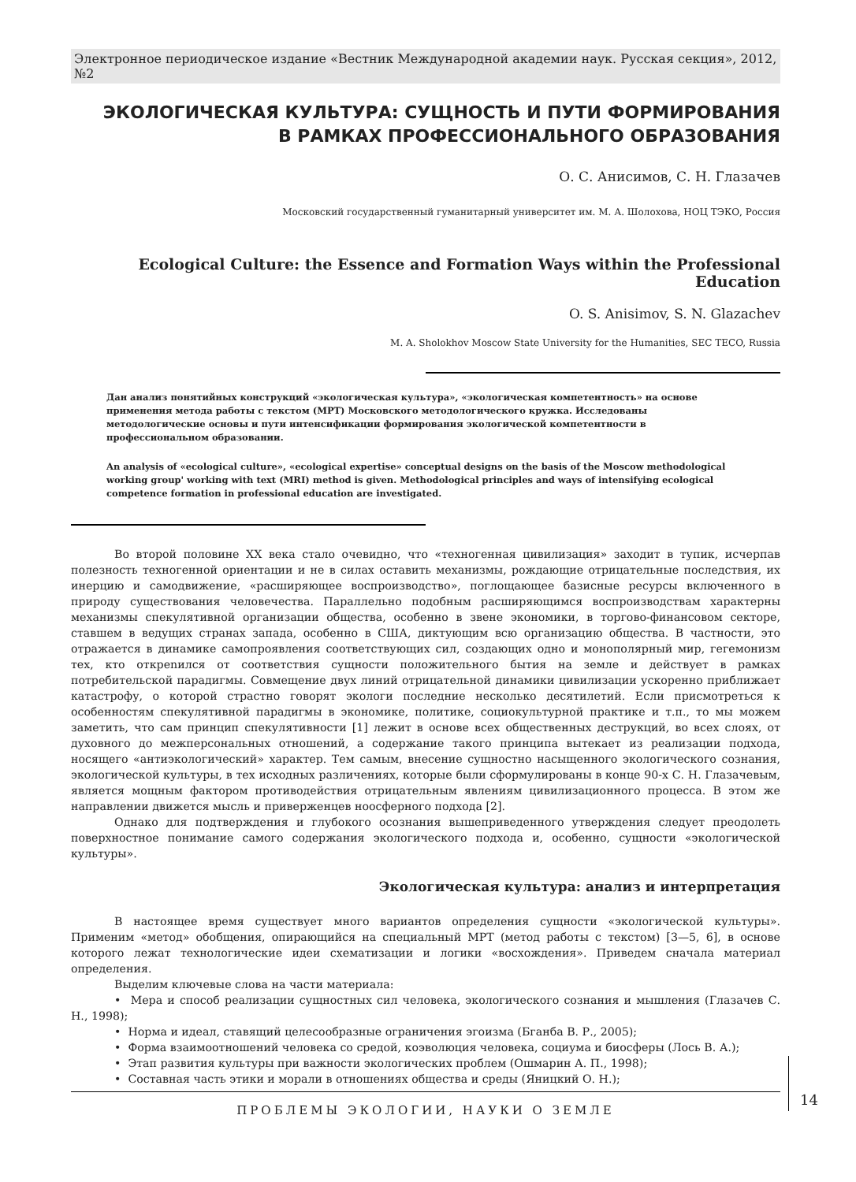Электронное периодическое издание «Вестник Международной академии наук. Русская секция», 2012, №2
ЭКОЛОГИЧЕСКАЯ КУЛЬТУРА: СУЩНОСТЬ И ПУТИ ФОРМИРОВАНИЯ
В РАМКАХ ПРОФЕССИОНАЛЬНОГО ОБРАЗОВАНИЯ
О. С. Анисимов, С. Н. Глазачев
Московский государственный гуманитарный университет им. М. А. Шолохова, НОЦ ТЭКО, Россия
Ecological Culture: the Essence and Formation Ways within the Professional Education
O. S. Anisimov, S. N. Glazachev
M. A. Sholokhov Moscow State University for the Humanities, SEC TECO, Russia
Дан анализ понятийных конструкций «экологическая культура», «экологическая компетентность» на основе применения метода работы с текстом (МРТ) Московского методологического кружка. Исследованы методологические основы и пути интенсификации формирования экологической компетентности в профессиональном образовании.
An analysis of «ecological culture», «ecological expertise» conceptual designs on the basis of the Moscow methodological working group' working with text (MRI) method is given. Methodological principles and ways of intensifying ecological competence formation in professional education are investigated.
Во второй половине XX века стало очевидно, что «техногенная цивилизация» заходит в тупик, исчерпав полезность техногенной ориентации и не в силах оставить механизмы, рождающие отрицательные последствия, их инерцию и самодвижение, «расширяющее воспроизводство», поглощающее базисные ресурсы включенного в природу существования человечества. Параллельно подобным расширяющимся воспроизводствам характерны механизмы спекулятивной организации общества, особенно в звене экономики, в торгово-финансовом секторе, ставшем в ведущих странах запада, особенно в США, диктующим всю организацию общества. В частности, это отражается в динамике самопроявления соответствующих сил, создающих одно и монополярный мир, гегемонизм тех, кто открenился от соответствия сущности положительного бытия на земле и действует в рамках потребительской парадигмы. Совмещение двух линий отрицательной динамики цивилизации ускоренно приближает катастрофу, о которой страстно говорят экологи последние несколько десятилетий. Если присмотреться к особенностям спекулятивной парадигмы в экономике, политике, социокультурной практике и т.п., то мы можем заметить, что сам принцип спекулятивности [1] лежит в основе всех общественных деструкций, во всех слоях, от духовного до межперсональных отношений, а содержание такого принципа вытекает из реализации подхода, носящего «антиэкологический» характер. Тем самым, внесение сущностно насыщенного экологического сознания, экологической культуры, в тех исходных различениях, которые были сформулированы в конце 90-х С. Н. Глазачевым, является мощным фактором противодействия отрицательным явлениям цивилизационного процесса. В этом же направлении движется мысль и приверженцев ноосферного подхода [2].
Однако для подтверждения и глубокого осознания вышеприведенного утверждения следует преодолеть поверхностное понимание самого содержания экологического подхода и, особенно, сущности «экологической культуры».
Экологическая культура: анализ и интерпретация
В настоящее время существует много вариантов определения сущности «экологической культуры». Применим «метод» обобщения, опирающийся на специальный МРТ (метод работы с текстом) [3—5, 6], в основе которого лежат технологические идеи схематизации и логики «восхождения». Приведем сначала материал определения.
Выделим ключевые слова на части материала:
• Мера и способ реализации сущностных сил человека, экологического сознания и мышления (Глазачев С. Н., 1998);
• Норма и идеал, ставящий целесообразные ограничения эгоизма (Бганба В. Р., 2005);
• Форма взаимоотношений человека со средой, коэволюция человека, социума и биосферы (Лось В. А.);
• Этап развития культуры при важности экологических проблем (Ошмарин А. П., 1998);
• Составная часть этики и морали в отношениях общества и среды (Яницкий О. Н.);
ПРОБЛЕМЫ ЭКОЛОГИИ, НАУКИ О ЗЕМЛЕ
14